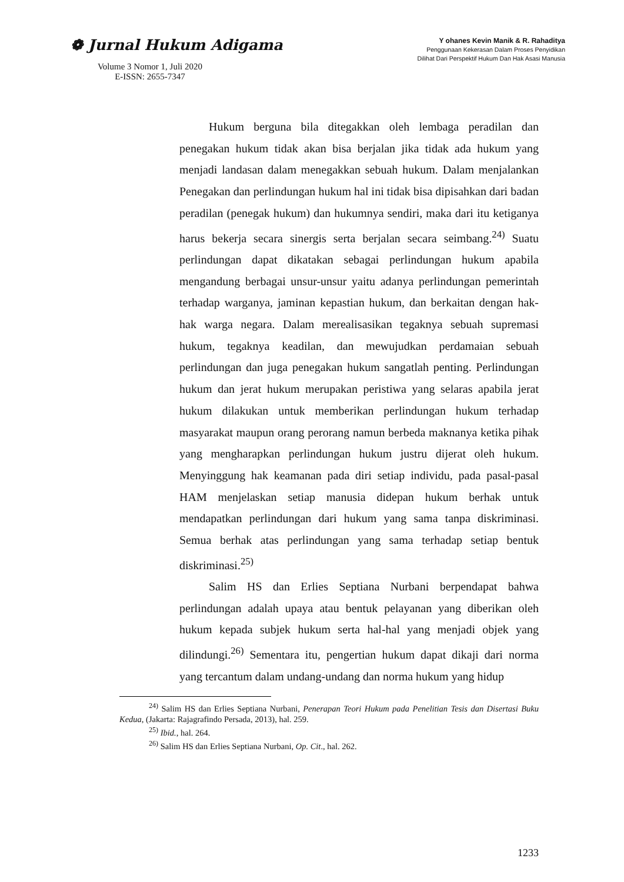❁ Jurnal Hukum Adigama
Volume 3 Nomor 1, Juli 2020
E-ISSN: 2655-7347
Y ohanes Kevin Manik & R. Rahaditya
Penggunaan Kekerasan Dalam Proses Penyidikan
Dilihat Dari Perspektif Hukum Dan Hak Asasi Manusia
Hukum berguna bila ditegakkan oleh lembaga peradilan dan penegakan hukum tidak akan bisa berjalan jika tidak ada hukum yang menjadi landasan dalam menegakkan sebuah hukum. Dalam menjalankan Penegakan dan perlindungan hukum hal ini tidak bisa dipisahkan dari badan peradilan (penegak hukum) dan hukumnya sendiri, maka dari itu ketiganya harus bekerja secara sinergis serta berjalan secara seimbang.<sup>24)</sup> Suatu perlindungan dapat dikatakan sebagai perlindungan hukum apabila mengandung berbagai unsur-unsur yaitu adanya perlindungan pemerintah terhadap warganya, jaminan kepastian hukum, dan berkaitan dengan hak-hak warga negara. Dalam merealisasikan tegaknya sebuah supremasi hukum, tegaknya keadilan, dan mewujudkan perdamaian sebuah perlindungan dan juga penegakan hukum sangatlah penting. Perlindungan hukum dan jerat hukum merupakan peristiwa yang selaras apabila jerat hukum dilakukan untuk memberikan perlindungan hukum terhadap masyarakat maupun orang perorang namun berbeda maknanya ketika pihak yang mengharapkan perlindungan hukum justru dijerat oleh hukum. Menyinggung hak keamanan pada diri setiap individu, pada pasal-pasal HAM menjelaskan setiap manusia didepan hukum berhak untuk mendapatkan perlindungan dari hukum yang sama tanpa diskriminasi. Semua berhak atas perlindungan yang sama terhadap setiap bentuk diskriminasi.<sup>25)</sup>
Salim HS dan Erlies Septiana Nurbani berpendapat bahwa perlindungan adalah upaya atau bentuk pelayanan yang diberikan oleh hukum kepada subjek hukum serta hal-hal yang menjadi objek yang dilindungi.<sup>26)</sup> Sementara itu, pengertian hukum dapat dikaji dari norma yang tercantum dalam undang-undang dan norma hukum yang hidup
<sup>24)</sup> Salim HS dan Erlies Septiana Nurbani, Penerapan Teori Hukum pada Penelitian Tesis dan Disertasi Buku Kedua, (Jakarta: Rajagrafindo Persada, 2013), hal. 259.
<sup>25)</sup> Ibid., hal. 264.
<sup>26)</sup> Salim HS dan Erlies Septiana Nurbani, Op. Cit., hal. 262.
1233